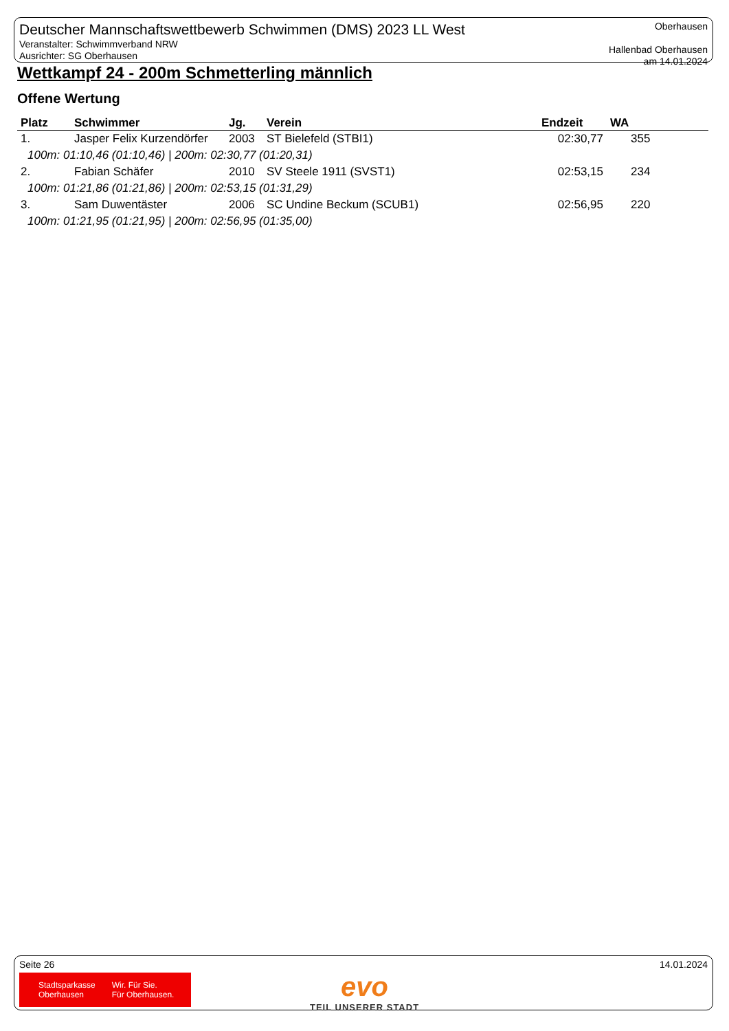Deutscher Mannschaftswettbewerb Schwimmen (DMS) 2023 LL West
Veranstalter: Schwimmverband NRW
Ausrichter: SG Oberhausen
Oberhausen
Hallenbad Oberhausen
am 14.01.2024
Wettkampf 24 - 200m Schmetterling männlich
Offene Wertung
| Platz | Schwimmer | Jg. | Verein | Endzeit | WA |
| --- | --- | --- | --- | --- | --- |
| 1. | Jasper Felix Kurzendörfer | 2003 | ST Bielefeld (STBI1) | 02:30,77 | 355 |
| 100m: 01:10,46 (01:10,46) / 200m: 02:30,77 (01:20,31) | | | | | |
| 2. | Fabian Schäfer | 2010 | SV Steele 1911 (SVST1) | 02:53,15 | 234 |
| 100m: 01:21,86 (01:21,86) / 200m: 02:53,15 (01:31,29) | | | | | |
| 3. | Sam Duwentäster | 2006 | SC Undine Beckum (SCUB1) | 02:56,95 | 220 |
| 100m: 01:21,95 (01:21,95) / 200m: 02:56,95 (01:35,00) | | | | | |
Seite 26 14.01.2024
Stadtsparkasse
Oberhausen Wir. Für Sie.
Für Oberhausen.
evo
TEIL UNSERER STADT